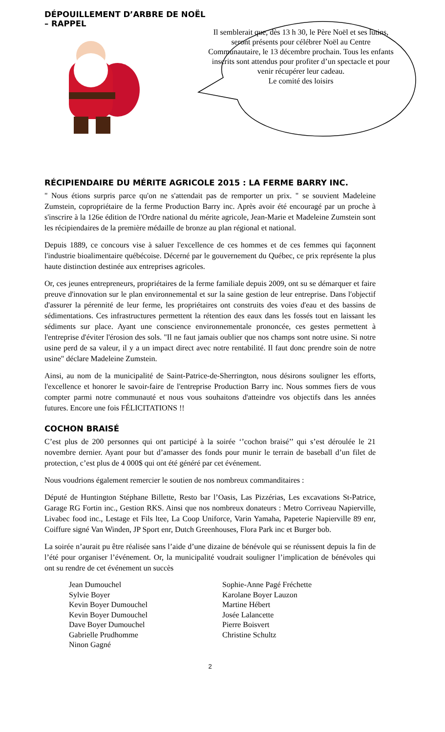DÉPOUILLEMENT D’ARBRE DE NOËL – RAPPEL
Il semblerait que, dès 13 h 30, le Père Noël et ses lutins, seront présents pour célébrer Noël au Centre Communautaire, le 13 décembre prochain. Tous les enfants inscrits sont attendus pour profiter d’un spectacle et pour venir récupérer leur cadeau.
Le comité des loisirs
RÉCIPIENDAIRE DU MÉRITE AGRICOLE 2015 : LA FERME BARRY INC.
" Nous étions surpris parce qu'on ne s'attendait pas de remporter un prix. " se souvient Madeleine Zumstein, copropriétaire de la ferme Production Barry inc. Après avoir été encouragé par un proche à s'inscrire à la 126e édition de l'Ordre national du mérite agricole, Jean-Marie et Madeleine Zumstein sont les récipiendaires de la première médaille de bronze au plan régional et national.
Depuis 1889, ce concours vise à saluer l'excellence de ces hommes et de ces femmes qui façonnent l'industrie bioalimentaire québécoise. Décerné par le gouvernement du Québec, ce prix représente la plus haute distinction destinée aux entreprises agricoles.
Or, ces jeunes entrepreneurs, propriétaires de la ferme familiale depuis 2009, ont su se démarquer et faire preuve d'innovation sur le plan environnemental et sur la saine gestion de leur entreprise. Dans l'objectif d'assurer la pérennité de leur ferme, les propriétaires ont construits des voies d'eau et des bassins de sédimentations. Ces infrastructures permettent la rétention des eaux dans les fossés tout en laissant les sédiments sur place. Ayant une conscience environnementale prononcée, ces gestes permettent à l'entreprise d'éviter l'érosion des sols. "Il ne faut jamais oublier que nos champs sont notre usine. Si notre usine perd de sa valeur, il y a un impact direct avec notre rentabilité. Il faut donc prendre soin de notre usine" déclare Madeleine Zumstein.
Ainsi, au nom de la municipalité de Saint-Patrice-de-Sherrington, nous désirons souligner les efforts, l'excellence et honorer le savoir-faire de l'entreprise Production Barry inc. Nous sommes fiers de vous compter parmi notre communauté et nous vous souhaitons d'atteindre vos objectifs dans les années futures. Encore une fois FÉLICITATIONS !!
COCHON BRAISÉ
C’est plus de 200 personnes qui ont participé à la soirée ‘’cochon braisé’’ qui s’est déroulée le 21 novembre dernier. Ayant pour but d’amasser des fonds pour munir le terrain de baseball d’un filet de protection, c’est plus de 4 000$ qui ont été généré par cet événement.
Nous voudrions également remercier le soutien de nos nombreux commanditaires :
Député de Huntington Stéphane Billette, Resto bar l’Oasis, Las Pizzérias, Les excavations St-Patrice, Garage RG Fortin inc., Gestion RKS. Ainsi que nos nombreux donateurs : Metro Corriveau Napierville, Livabec food inc., Lestage et Fils ltee, La Coop Uniforce, Varin Yamaha, Papeterie Napierville 89 enr, Coiffure signé Van Winden, JP Sport enr, Dutch Greenhouses, Flora Park inc et Burger bob.
La soirée n’aurait pu être réalisée sans l’aide d’une dizaine de bénévole qui se réunissent depuis la fin de l’été pour organiser l’événement. Or, la municipalité voudrait souligner l’implication de bénévoles qui ont su rendre de cet événement un succès
Jean Dumouchel
Sylvie Boyer
Kevin Boyer Dumouchel
Kevin Boyer Dumouchel
Dave Boyer Dumouchel
Gabrielle Prudhomme
Ninon Gagné
Sophie-Anne Pagé Fréchette
Karolane Boyer Lauzon
Martine Hébert
Josée Lalancette
Pierre Boisvert
Christine Schultz
2